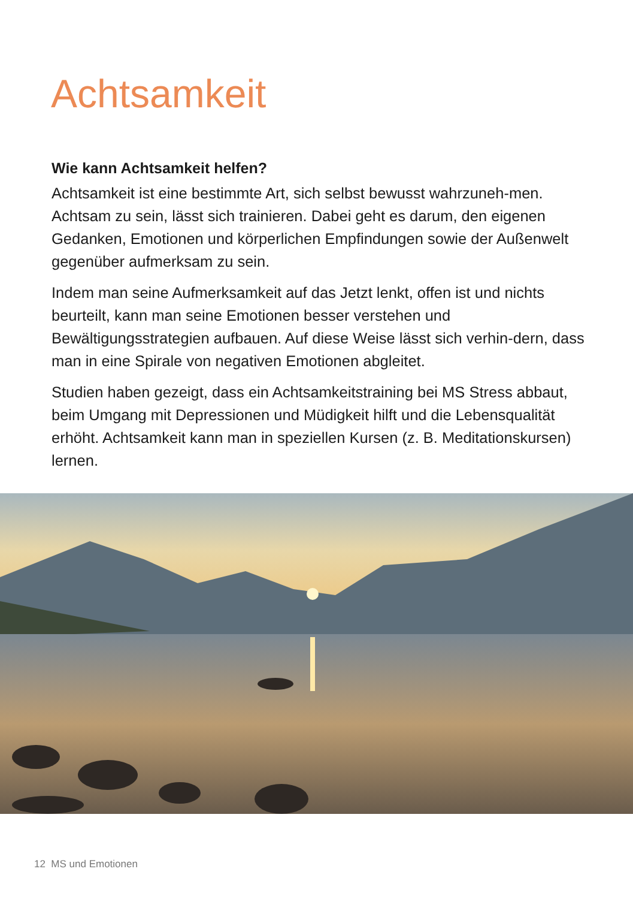Achtsamkeit
Wie kann Achtsamkeit helfen?
Achtsamkeit ist eine bestimmte Art, sich selbst bewusst wahrzuneh-men. Achtsam zu sein, lässt sich trainieren. Dabei geht es darum, den eigenen Gedanken, Emotionen und körperlichen Empfindungen sowie der Außenwelt gegenüber aufmerksam zu sein.
Indem man seine Aufmerksamkeit auf das Jetzt lenkt, offen ist und nichts beurteilt, kann man seine Emotionen besser verstehen und Bewältigungsstrategien aufbauen. Auf diese Weise lässt sich verhin-dern, dass man in eine Spirale von negativen Emotionen abgleitet.
Studien haben gezeigt, dass ein Achtsamkeitstraining bei MS Stress abbaut, beim Umgang mit Depressionen und Müdigkeit hilft und die Lebensqualität erhöht. Achtsamkeit kann man in speziellen Kursen (z. B. Meditationskursen) lernen.
12 MS und Emotionen